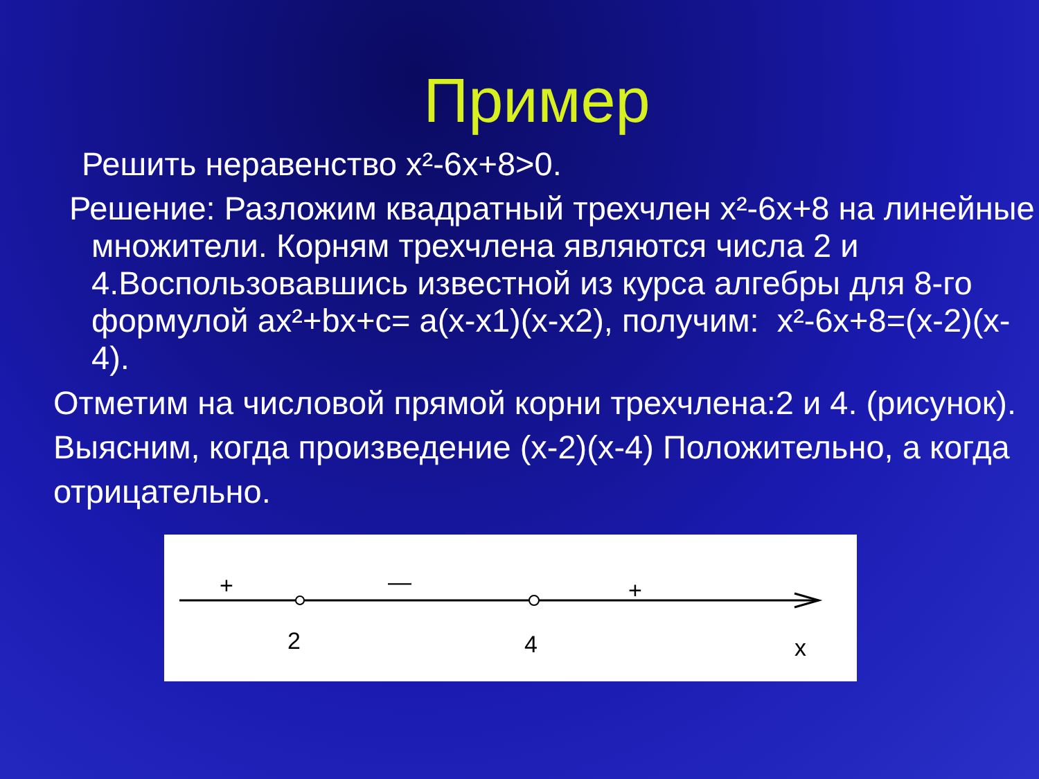Пример
Решить неравенство x²-6x+8>0.
Решение: Разложим квадратный трехчлен x²-6x+8 на линейные множители. Корням трехчлена являются числа 2 и 4.Воспользовавшись известной из курса алгебры для 8-го формулой ax²+bx+c= a(x-x1)(x-x2), получим: x²-6x+8=(x-2)(x-4).
Отметим на числовой прямой корни трехчлена:2 и 4. (рисунок). Выясним, когда произведение (x-2)(x-4) Положительно, а когда отрицательно.
+
—
+
2
4
x